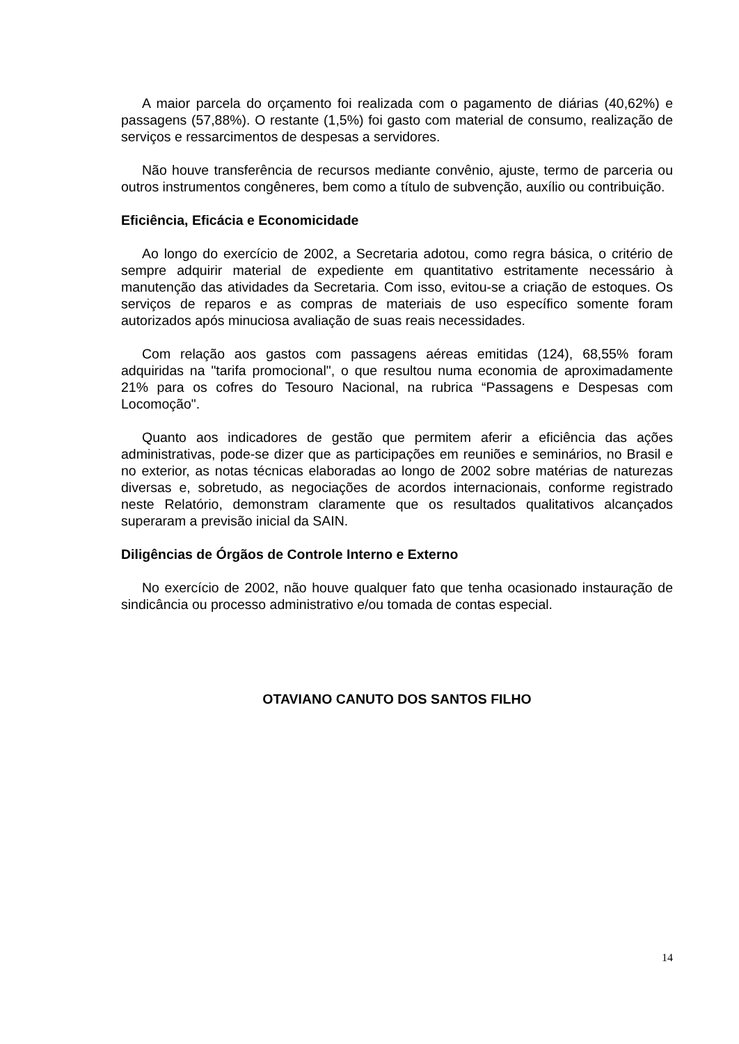A maior parcela do orçamento foi realizada com o pagamento de diárias (40,62%) e passagens (57,88%). O restante (1,5%) foi gasto com material de consumo, realização de serviços e ressarcimentos de despesas a servidores.
Não houve transferência de recursos mediante convênio, ajuste, termo de parceria ou outros instrumentos congêneres, bem como a título de subvenção, auxílio ou contribuição.
Eficiência, Eficácia e Economicidade
Ao longo do exercício de 2002, a Secretaria adotou, como regra básica, o critério de sempre adquirir material de expediente em quantitativo estritamente necessário à manutenção das atividades da Secretaria. Com isso, evitou-se a criação de estoques. Os serviços de reparos e as compras de materiais de uso específico somente foram autorizados após minuciosa avaliação de suas reais necessidades.
Com relação aos gastos com passagens aéreas emitidas (124), 68,55% foram adquiridas na "tarifa promocional", o que resultou numa economia de aproximadamente 21% para os cofres do Tesouro Nacional, na rubrica “Passagens e Despesas com Locomoção".
Quanto aos indicadores de gestão que permitem aferir a eficiência das ações administrativas, pode-se dizer que as participações em reuniões e seminários, no Brasil e no exterior, as notas técnicas elaboradas ao longo de 2002 sobre matérias de naturezas diversas e, sobretudo, as negociações de acordos internacionais, conforme registrado neste Relatório, demonstram claramente que os resultados qualitativos alcançados superaram a previsão inicial da SAIN.
Diligências de Órgãos de Controle Interno e Externo
No exercício de 2002, não houve qualquer fato que tenha ocasionado instauração de sindicância ou processo administrativo e/ou tomada de contas especial.
OTAVIANO CANUTO DOS SANTOS FILHO
14